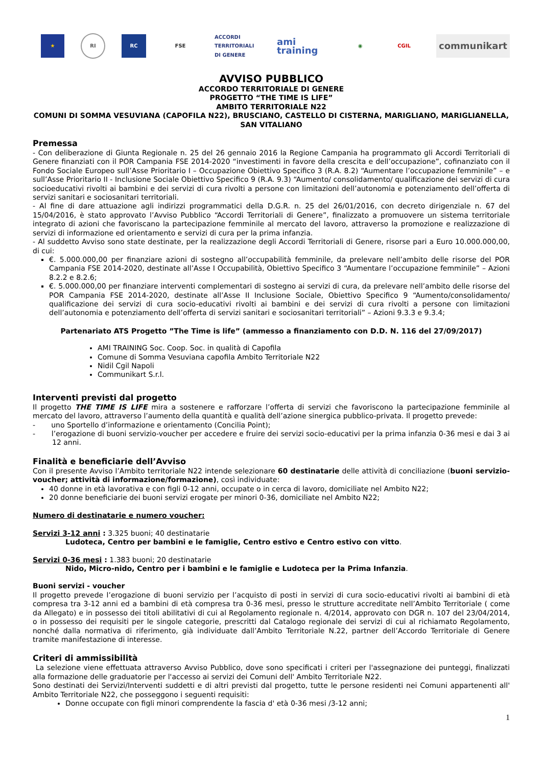★ RI RC FSE
ACCORDI TERRITORIALI DI GENERE
ami training
◉ CGIL
communikart
AVVISO PUBBLICO
ACCORDO TERRITORIALE DI GENERE
PROGETTO “THE TIME IS LIFE”
AMBITO TERRITORIALE N22
COMUNI DI SOMMA VESUVIANA (CAPOFILA N22), BRUSCIANO, CASTELLO DI CISTERNA, MARIGLIANO, MARIGLIANELLA, SAN VITALIANO
Premessa
- Con deliberazione di Giunta Regionale n. 25 del 26 gennaio 2016 la Regione Campania ha programmato gli Accordi Territoriali di Genere finanziati con il POR Campania FSE 2014-2020 “investimenti in favore della crescita e dell’occupazione”, cofinanziato con il Fondo Sociale Europeo sull’Asse Prioritario I – Occupazione Obiettivo Specifico 3 (R.A. 8.2) “Aumentare l’occupazione femminile” – e sull’Asse Prioritario II - Inclusione Sociale Obiettivo Specifico 9 (R.A. 9.3) “Aumento/ consolidamento/ qualificazione dei servizi di cura socioeducativi rivolti ai bambini e dei servizi di cura rivolti a persone con limitazioni dell’autonomia e potenziamento dell’offerta di servizi sanitari e sociosanitari territoriali.
- Al fine di dare attuazione agli indirizzi programmatici della D.G.R. n. 25 del 26/01/2016, con decreto dirigenziale n. 67 del 15/04/2016, è stato approvato l’Avviso Pubblico “Accordi Territoriali di Genere”, finalizzato a promuovere un sistema territoriale integrato di azioni che favoriscano la partecipazione femminile al mercato del lavoro, attraverso la promozione e realizzazione di servizi di informazione ed orientamento e servizi di cura per la prima infanzia.
- Al suddetto Avviso sono state destinate, per la realizzazione degli Accordi Territoriali di Genere, risorse pari a Euro 10.000.000,00, di cui:
€. 5.000.000,00 per finanziare azioni di sostegno all’occupabilità femminile, da prelevare nell’ambito delle risorse del POR Campania FSE 2014-2020, destinate all’Asse I Occupabilità, Obiettivo Specifico 3 “Aumentare l’occupazione femminile” – Azioni 8.2.2 e 8.2.6;
€. 5.000.000,00 per finanziare interventi complementari di sostegno ai servizi di cura, da prelevare nell’ambito delle risorse del POR Campania FSE 2014-2020, destinate all’Asse II Inclusione Sociale, Obiettivo Specifico 9 “Aumento/consolidamento/ qualificazione dei servizi di cura socio-educativi rivolti ai bambini e dei servizi di cura rivolti a persone con limitazioni dell’autonomia e potenziamento dell’offerta di servizi sanitari e sociosanitari territoriali” – Azioni 9.3.3 e 9.3.4;
Partenariato ATS Progetto ”The Time is life” (ammesso a finanziamento con D.D. N. 116 del 27/09/2017)
AMI TRAINING Soc. Coop. Soc. in qualità di Capofila
Comune di Somma Vesuviana capofila Ambito Territoriale N22
Nidil Cgil Napoli
Communikart S.r.l.
Interventi previsti dal progetto
Il progetto THE TIME IS LIFE mira a sostenere e rafforzare l’offerta di servizi che favoriscono la partecipazione femminile al mercato del lavoro, attraverso l’aumento della quantità e qualità dell’azione sinergica pubblico-privata. Il progetto prevede:
- uno Sportello d’informazione e orientamento (Concilia Point);
- l’erogazione di buoni servizio-voucher per accedere e fruire dei servizi socio-educativi per la prima infanzia 0-36 mesi e dai 3 ai 12 anni.
Finalità e beneficiarie dell’Avviso
Con il presente Avviso l’Ambito territoriale N22 intende selezionare 60 destinatarie delle attività di conciliazione (buoni servizio-voucher; attività di informazione/formazione), così individuate:
40 donne in età lavorativa e con figli 0-12 anni, occupate o in cerca di lavoro, domiciliate nel Ambito N22;
20 donne beneficiarie dei buoni servizi erogate per minori 0-36, domiciliate nel Ambito N22;
Numero di destinatarie e numero voucher:
Servizi 3-12 anni : 3.325 buoni; 40 destinatarie
Ludoteca, Centro per bambini e le famiglie, Centro estivo e Centro estivo con vitto.
Servizi 0-36 mesi : 1.383 buoni; 20 destinatarie
Nido, Micro-nido, Centro per i bambini e le famiglie e Ludoteca per la Prima Infanzia.
Buoni servizi - voucher
Il progetto prevede l’erogazione di buoni servizio per l’acquisto di posti in servizi di cura socio-educativi rivolti ai bambini di età compresa tra 3-12 anni ed a bambini di età compresa tra 0-36 mesi, presso le strutture accreditate nell’Ambito Territoriale ( come da Allegato) e in possesso dei titoli abilitativi di cui al Regolamento regionale n. 4/2014, approvato con DGR n. 107 del 23/04/2014, o in possesso dei requisiti per le singole categorie, prescritti dal Catalogo regionale dei servizi di cui al richiamato Regolamento, nonché dalla normativa di riferimento, già individuate dall’Ambito Territoriale N.22, partner dell’Accordo Territoriale di Genere tramite manifestazione di interesse.
Criteri di ammissibilità
La selezione viene effettuata attraverso Avviso Pubblico, dove sono specificati i criteri per l'assegnazione dei punteggi, finalizzati alla formazione delle graduatorie per l'accesso ai servizi dei Comuni dell' Ambito Territoriale N22.
Sono destinati dei Servizi/Interventi suddetti e di altri previsti dal progetto, tutte le persone residenti nei Comuni appartenenti all' Ambito Territoriale N22, che posseggono i seguenti requisiti:
Donne occupate con figli minori comprendente la fascia d' età 0-36 mesi /3-12 anni;
1